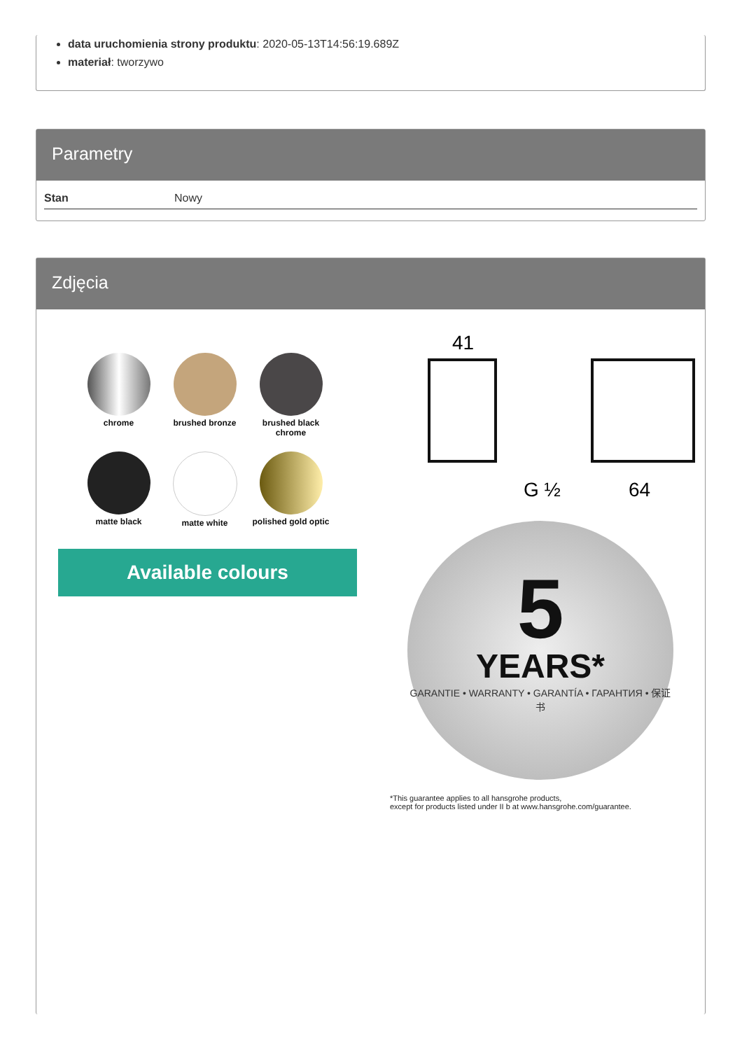data uruchomienia strony produktu: 2020-05-13T14:56:19.689Z
materiał: tworzywo
Parametry
| Stan | Nowy |
Zdjęcia
chrome
brushed bronze
brushed black chrome
matte black
matte white
polished gold optic
Available colours
41
64
G ½
5
YEARS*
GARANTIE • WARRANTY • GARANTÍA • ГАРАНТИЯ • 保证书
*This guarantee applies to all hansgrohe products,
except for products listed under II b at www.hansgrohe.com/guarantee.